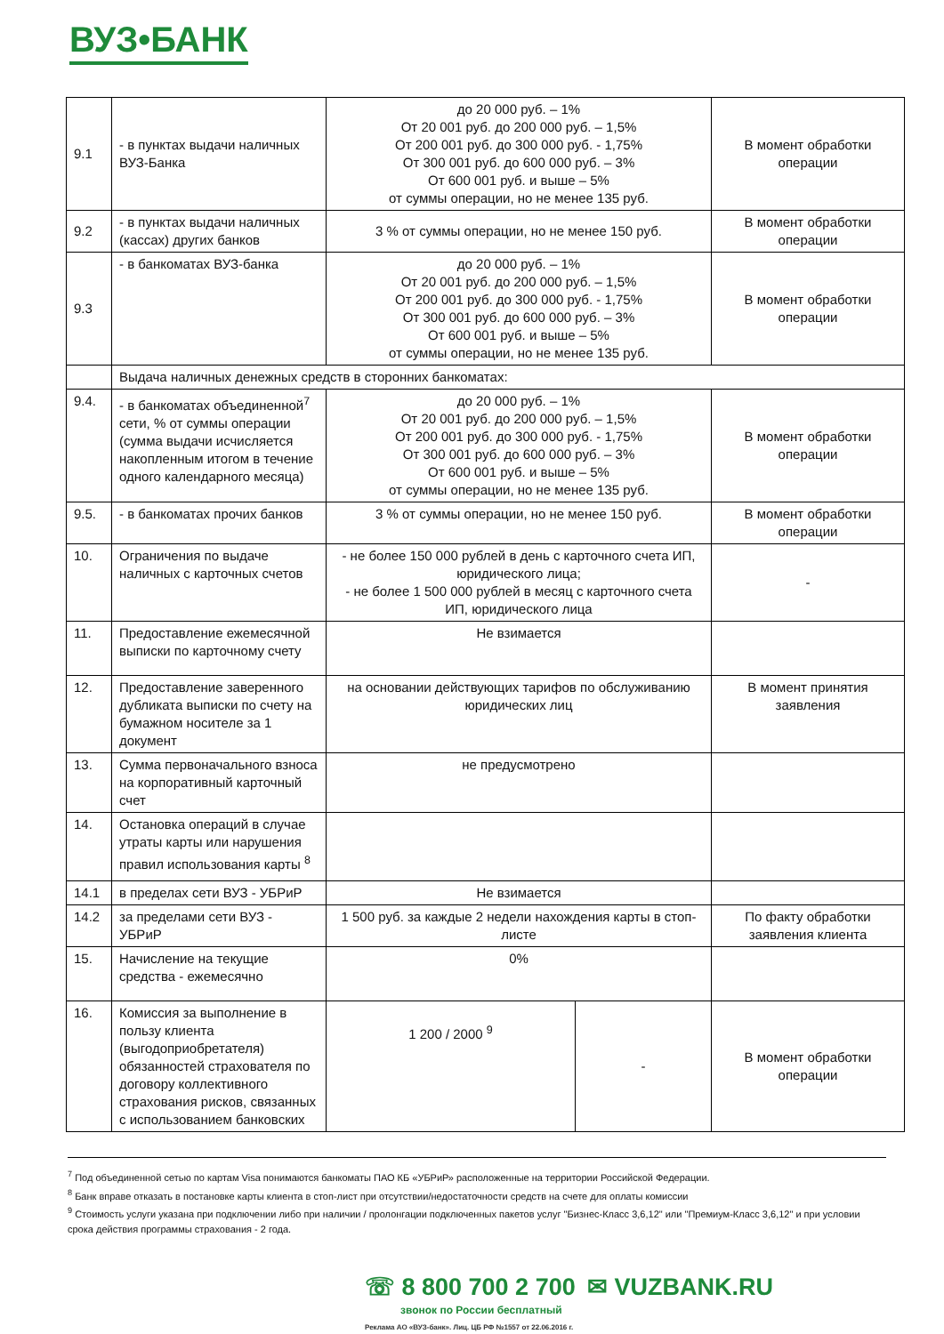ВУЗ•БАНК
| 9.1 | - в пунктах выдачи наличных ВУЗ-Банка | до 20 000 руб. – 1% От 20 001 руб. до 200 000 руб. – 1,5% От 200 001 руб. до 300 000 руб. - 1,75% От 300 001 руб. до 600 000 руб. – 3% От 600 001 руб. и выше – 5% от суммы операции, но не менее 135 руб. | | В момент обработки операции |
| 9.2 | - в пунктах выдачи наличных (кассах) других банков | 3 % от суммы операции, но не менее 150 руб. | | В момент обработки операции |
| 9.3 | - в банкоматах ВУЗ-банка | до 20 000 руб. – 1% От 20 001 руб. до 200 000 руб. – 1,5% От 200 001 руб. до 300 000 руб. - 1,75% От 300 001 руб. до 600 000 руб. – 3% От 600 001 руб. и выше – 5% от суммы операции, но не менее 135 руб. | | В момент обработки операции |
| | Выдача наличных денежных средств в сторонних банкоматах: | | | |
| 9.4. | - в банкоматах объединенной<sup>7</sup> сети, % от суммы операции (сумма выдачи исчисляется накопленным итогом в течение одного календарного месяца) | до 20 000 руб. – 1% От 20 001 руб. до 200 000 руб. – 1,5% От 200 001 руб. до 300 000 руб. - 1,75% От 300 001 руб. до 600 000 руб. – 3% От 600 001 руб. и выше – 5% от суммы операции, но не менее 135 руб. | | В момент обработки операции |
| 9.5. | - в банкоматах прочих банков | 3 % от суммы операции, но не менее 150 руб. | | В момент обработки операции |
| 10. | Ограничения по выдаче наличных с карточных счетов | - не более 150 000 рублей в день с карточного счета ИП, юридического лица; - не более 1 500 000 рублей в месяц с карточного счета ИП, юридического лица | | - |
| 11. | Предоставление ежемесячной выписки по карточному счету | Не взимается | | |
| 12. | Предоставление заверенного дубликата выписки по счету на бумажном носителе за 1 документ | на основании действующих тарифов по обслуживанию юридических лиц | | В момент принятия заявления |
| 13. | Сумма первоначального взноса на корпоративный карточный счет | не предусмотрено | | |
| 14. | Остановка операций в случае утраты карты или нарушения правил использования карты <sup>8</sup> | | | |
| 14.1 | в пределах сети ВУЗ - УБРиР | Не взимается | | |
| 14.2 | за пределами сети ВУЗ - УБРиР | 1 500 руб. за каждые 2 недели нахождения карты в стоп-листе | | По факту обработки заявления клиента |
| 15. | Начисление на текущие средства - ежемесячно | 0% | | |
| 16. | Комиссия за выполнение в пользу клиента (выгодоприобретателя) обязанностей страхователя по договору коллективного страхования рисков, связанных с использованием банковских | 1 200 / 2000 <sup>9</sup> | - | В момент обработки операции |
<sup>7</sup> Под объединенной сетью по картам Visa понимаются банкоматы ПАО КБ «УБРиР» расположенные на территории Российской Федерации.
<sup>8</sup> Банк вправе отказать в постановке карты клиента в стоп-лист при отсутствии/недостаточности средств на счете для оплаты комиссии
<sup>9</sup> Стоимость услуги указана при подключении либо при наличии / пролонгации подключенных пакетов услуг "Бизнес-Класс 3,6,12" или "Премиум-Класс 3,6,12" и при условии срока действия программы страхования - 2 года.
☏ 8 800 700 2 700 ✉ VUZBANK.RU
звонок по России бесплатный
Реклама АО «ВУЗ-банк». Лиц. ЦБ РФ №1557 от 22.06.2016 г.